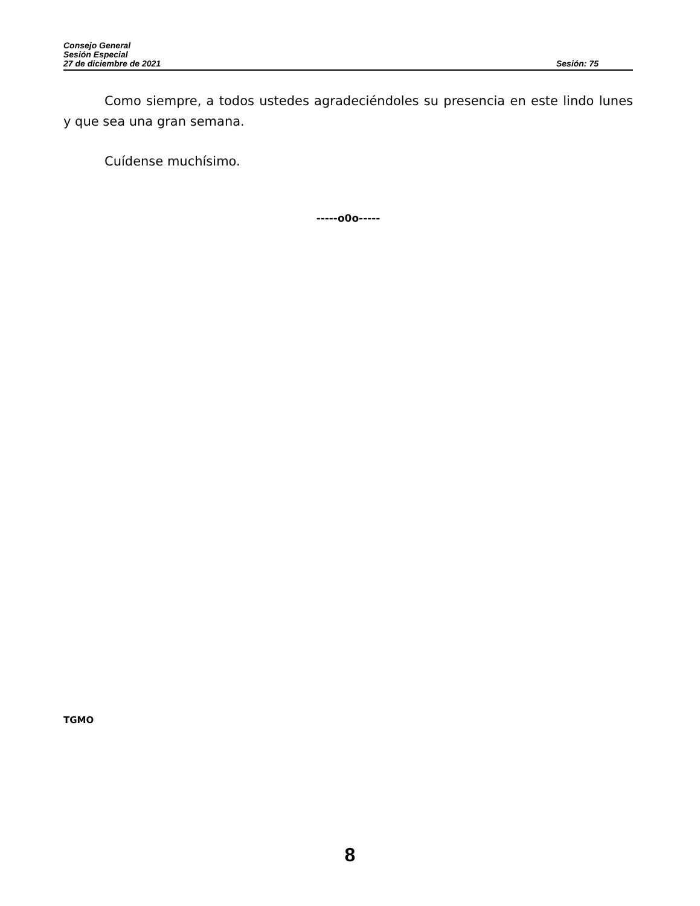Consejo General
Sesión Especial
27 de diciembre de 2021 Sesión: 75
Como siempre, a todos ustedes agradeciéndoles su presencia en este lindo lunes y que sea una gran semana.
Cuídense muchísimo.
-----o0o-----
TGMO
8